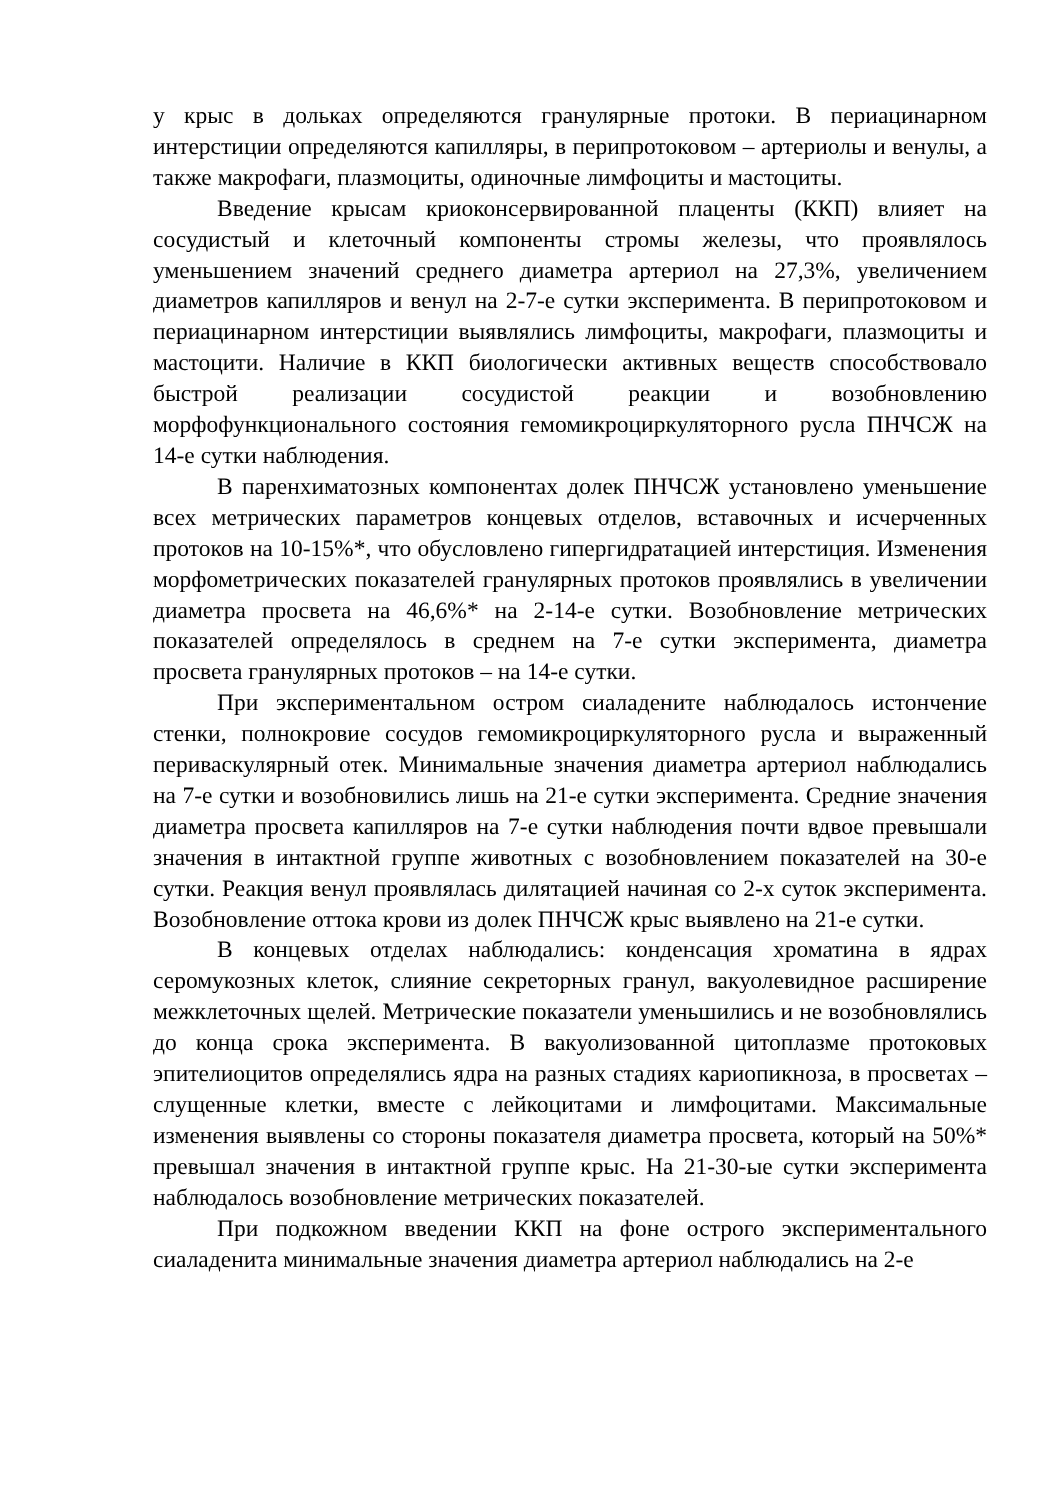у крыс в дольках определяются гранулярные протоки. В периацинарном интерстиции определяются капилляры, в перипротоковом – артериолы и венулы, а также макрофаги, плазмоциты, одиночные лимфоциты и мастоциты.
Введение крысам криоконсервированной плаценты (ККП) влияет на сосудистый и клеточный компоненты стромы железы, что проявлялось уменьшением значений среднего диаметра артериол на 27,3%, увеличением диаметров капилляров и венул на 2-7-е сутки эксперимента. В перипротоковом и периацинарном интерстиции выявлялись лимфоциты, макрофаги, плазмоциты и мастоцити. Наличие в ККП биологически активных веществ способствовало быстрой реализации сосудистой реакции и возобновлению морфофункционального состояния гемомикроциркуляторного русла ПНЧСЖ на 14-е сутки наблюдения.
В паренхиматозных компонентах долек ПНЧСЖ установлено уменьшение всех метрических параметров концевых отделов, вставочных и исчерченных протоков на 10-15%*, что обусловлено гипергидратацией интерстиция. Изменения морфометрических показателей гранулярных протоков проявлялись в увеличении диаметра просвета на 46,6%* на 2-14-е сутки. Возобновление метрических показателей определялось в среднем на 7-е сутки эксперимента, диаметра просвета гранулярных протоков – на 14-е сутки.
При экспериментальном остром сиаладените наблюдалось истончение стенки, полнокровие сосудов гемомикроциркуляторного русла и выраженный периваскулярный отек. Минимальные значения диаметра артериол наблюдались на 7-е сутки и возобновились лишь на 21-е сутки эксперимента. Средние значения диаметра просвета капилляров на 7-е сутки наблюдения почти вдвое превышали значения в интактной группе животных с возобновлением показателей на 30-е сутки. Реакция венул проявлялась дилятацией начиная со 2-х суток эксперимента. Возобновление оттока крови из долек ПНЧСЖ крыс выявлено на 21-е сутки.
В концевых отделах наблюдались: конденсация хроматина в ядрах серомукозных клеток, слияние секреторных гранул, вакуолевидное расширение межклеточных щелей. Метрические показатели уменьшились и не возобновлялись до конца срока эксперимента. В вакуолизованной цитоплазме протоковых эпителиоцитов определялись ядра на разных стадиях кариопикноза, в просветах – слущенные клетки, вместе с лейкоцитами и лимфоцитами. Максимальные изменения выявлены со стороны показателя диаметра просвета, который на 50%* превышал значения в интактной группе крыс. На 21-30-ые сутки эксперимента наблюдалось возобновление метрических показателей.
При подкожном введении ККП на фоне острого экспериментального сиаладенита минимальные значения диаметра артериол наблюдались на 2-е